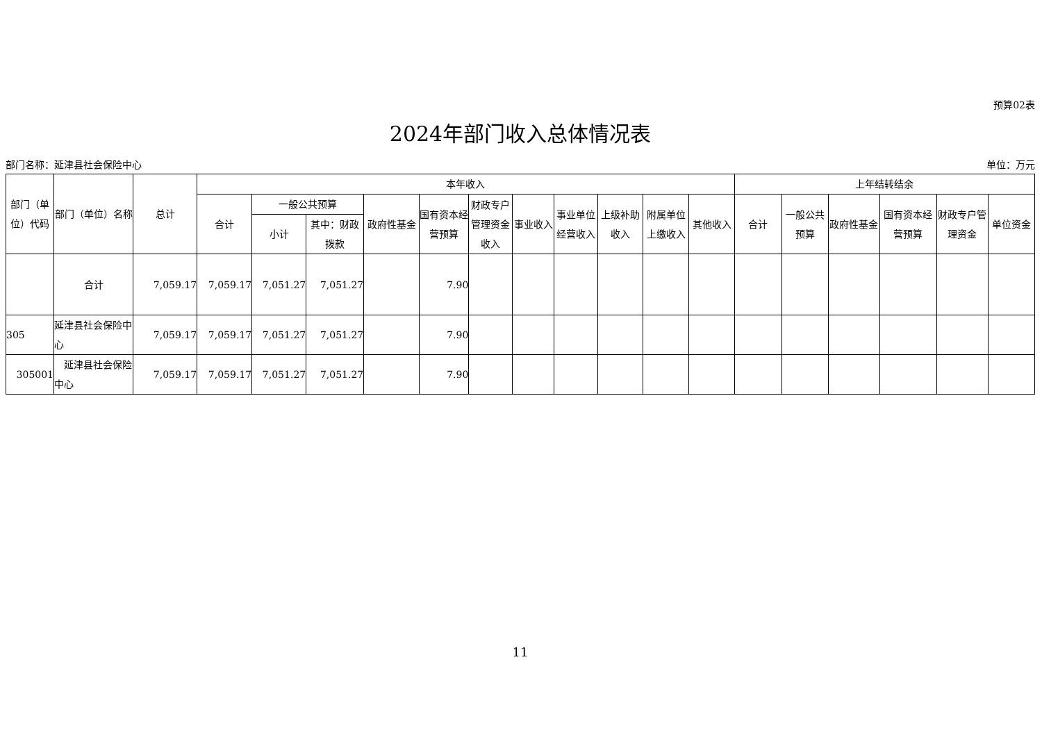预算02表
2024年部门收入总体情况表
部门名称：延津县社会保险中心 单位：万元
| 部门（单位）代码 | 部门（单位）名称 | 总计 | 本年收入 | | | | | | | | | | | 上年结转结余 | | | | | |
| --- | --- | --- | --- | --- | --- | --- | --- | --- | --- | --- | --- | --- | --- | --- | --- | --- | --- | --- | --- |
| | | | 合计 | 一般公共预算 | | 政府性基金 | 国有资本经营预算 | 财政专户管理资金收入 | 事业收入 | 事业单位经营收入 | 上级补助收入 | 附属单位上缴收入 | 其他收入 | 合计 | 一般公共预算 | 政府性基金 | 国有资本经营预算 | 财政专户管理资金 | 单位资金 |
| | | | | 小计 | 其中：财政拨款 | | | | | | | | | | | | | | |
| | 合计 | 7,059.17 | 7,059.17 | 7,051.27 | 7,051.27 | | 7.90 | | | | | | | | | | | | |
| 305 | 延津县社会保险中心 | 7,059.17 | 7,059.17 | 7,051.27 | 7,051.27 | | 7.90 | | | | | | | | | | | | |
| 305001 | 延津县社会保险中心 | 7,059.17 | 7,059.17 | 7,051.27 | 7,051.27 | | 7.90 | | | | | | | | | | | | |
11